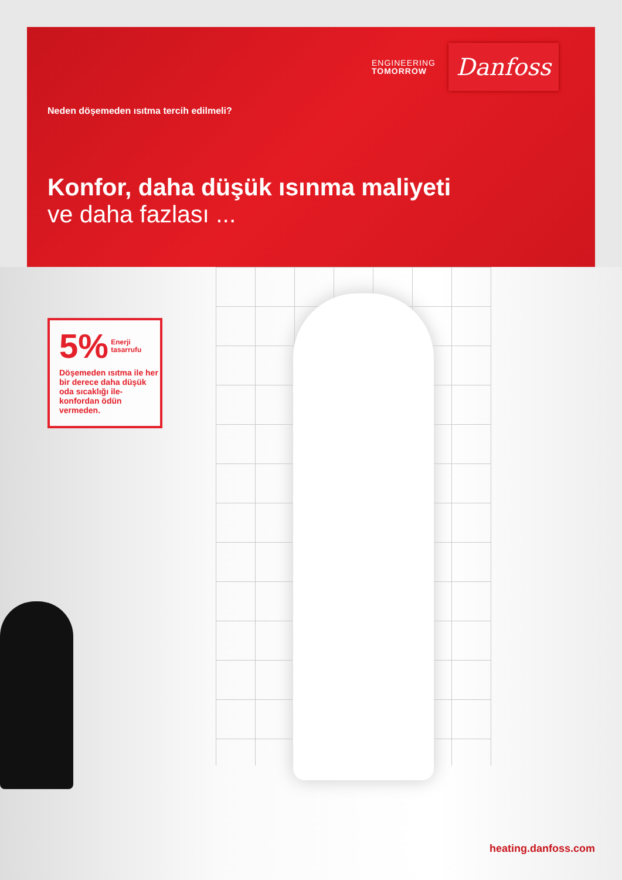ENGINEERING
TOMORROW
Danfoss
Neden döşemeden ısıtma tercih edilmeli?
Konfor, daha düşük ısınma maliyeti
ve daha fazlası ...
5% Enerji
tasarrufu
Döşemeden ısıtma ile her bir derece daha düşük oda sıcaklığı ile-konfordan ödün vermeden.
heating.danfoss.com